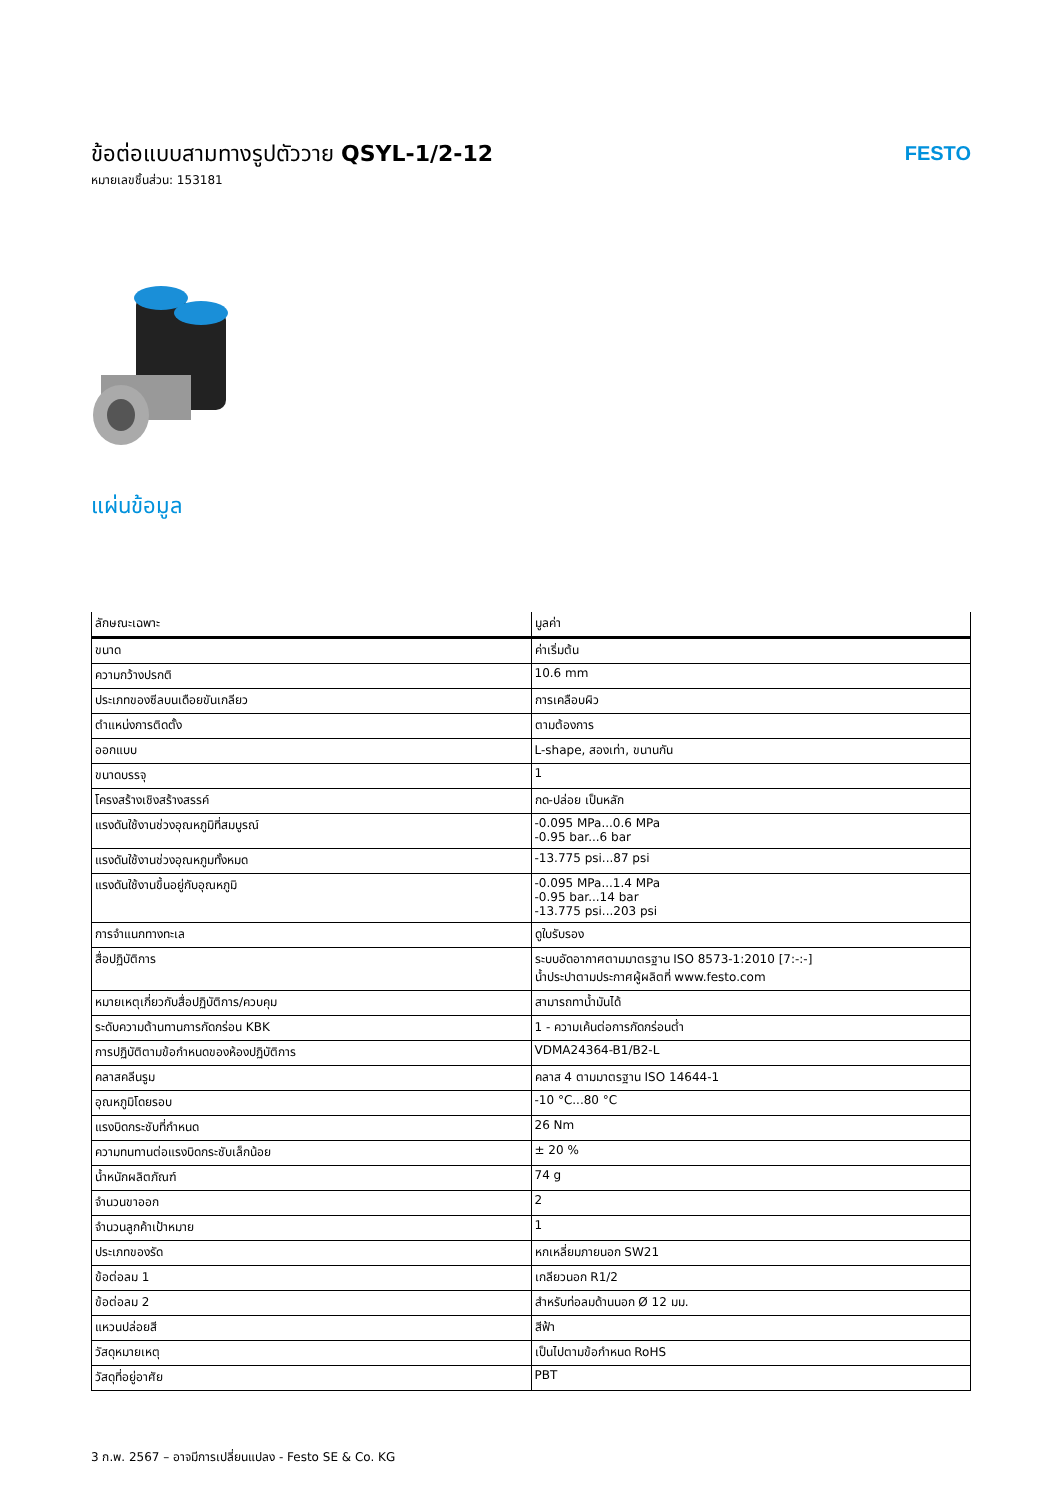ข้อต่อแบบสามทางรูปตัววาย QSYL-1/2-12
หมายเลขชิ้นส่วน: 153181
FESTO
แผ่นข้อมูล
| ลักษณะเฉพาะ | มูลค่า |
| --- | --- |
| ขนาด | ค่าเริ่มต้น |
| ความกว้างปรกติ | 10.6 mm |
| ประเภทของซีลบนเดือยขันเกลียว | การเคลือบผิว |
| ตำแหน่งการติดตั้ง | ตามต้องการ |
| ออกแบบ | L-shape, สองเท่า, ขนานกัน |
| ขนาดบรรจุ | 1 |
| โครงสร้างเชิงสร้างสรรค์ | กด-ปล่อย เป็นหลัก |
| แรงดันใช้งานช่วงอุณหภูมิที่สมบูรณ์ | -0.095 MPa...0.6 MPa -0.95 bar...6 bar |
| แรงดันใช้งานช่วงอุณหภูมทั้งหมด | -13.775 psi...87 psi |
| แรงดันใช้งานขึ้นอยู่กับอุณหภูมิ | -0.095 MPa...1.4 MPa -0.95 bar...14 bar -13.775 psi...203 psi |
| การจำแนกทางทะเล | ดูใบรับรอง |
| สื่อปฏิบัติการ | ระบบอัดอากาศตามมาตรฐาน ISO 8573-1:2010 [7:-:-] น้ำประปาตามประกาศผู้ผลิตที่ www.festo.com |
| หมายเหตุเกี่ยวกับสื่อปฏิบัติการ/ควบคุม | สามารถทาน้ำมันได้ |
| ระดับความต้านทานการกัดกร่อน KBK | 1 - ความเค้นต่อการกัดกร่อนต่ำ |
| การปฏิบัติตามข้อกำหนดของห้องปฏิบัติการ | VDMA24364-B1/B2-L |
| คลาสคลีนรูม | คลาส 4 ตามมาตรฐาน ISO 14644-1 |
| อุณหภูมิโดยรอบ | -10 °C...80 °C |
| แรงบิดกระชับที่กำหนด | 26 Nm |
| ความทนทานต่อแรงบิดกระชับเล็กน้อย | ± 20 % |
| น้ำหนักผลิตภัณฑ์ | 74 g |
| จำนวนขาออก | 2 |
| จำนวนลูกค้าเป้าหมาย | 1 |
| ประเภทของรัด | หกเหลี่ยมภายนอก SW21 |
| ข้อต่อลม 1 | เกลียวนอก R1/2 |
| ข้อต่อลม 2 | สำหรับท่อลมด้านนอก Ø 12 มม. |
| แหวนปล่อยสี | สีฟ้า |
| วัสดุหมายเหตุ | เป็นไปตามข้อกำหนด RoHS |
| วัสดุที่อยู่อาศัย | PBT |
3 ก.พ. 2567 – อาจมีการเปลี่ยนแปลง - Festo SE & Co. KG